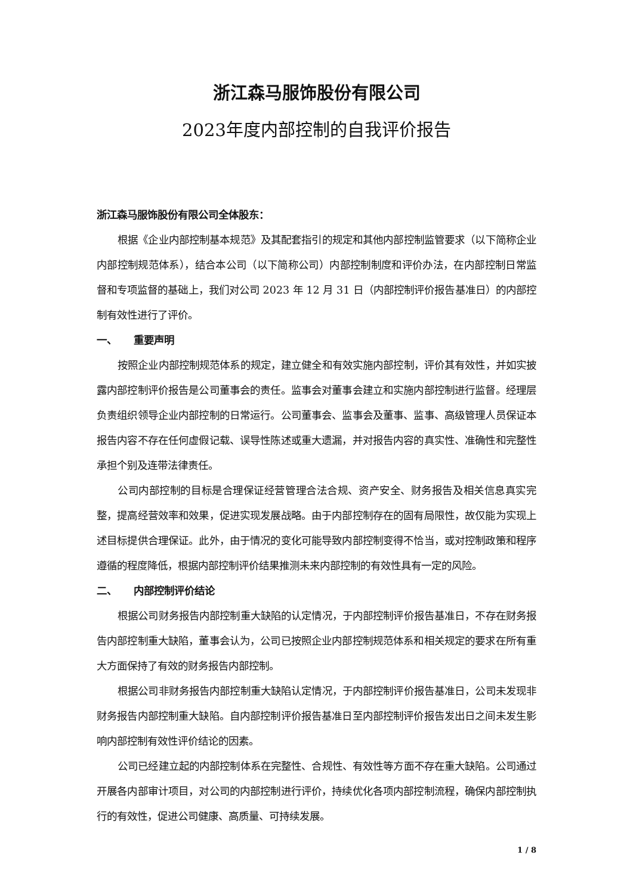浙江森马服饰股份有限公司
2023年度内部控制的自我评价报告
浙江森马服饰股份有限公司全体股东：
根据《企业内部控制基本规范》及其配套指引的规定和其他内部控制监管要求（以下简称企业内部控制规范体系），结合本公司（以下简称公司）内部控制制度和评价办法，在内部控制日常监督和专项监督的基础上，我们对公司 2023 年 12 月 31 日（内部控制评价报告基准日）的内部控制有效性进行了评价。
一、 重要声明
按照企业内部控制规范体系的规定，建立健全和有效实施内部控制，评价其有效性，并如实披露内部控制评价报告是公司董事会的责任。监事会对董事会建立和实施内部控制进行监督。经理层负责组织领导企业内部控制的日常运行。公司董事会、监事会及董事、监事、高级管理人员保证本报告内容不存在任何虚假记载、误导性陈述或重大遗漏，并对报告内容的真实性、准确性和完整性承担个别及连带法律责任。
公司内部控制的目标是合理保证经营管理合法合规、资产安全、财务报告及相关信息真实完整，提高经营效率和效果，促进实现发展战略。由于内部控制存在的固有局限性，故仅能为实现上述目标提供合理保证。此外，由于情况的变化可能导致内部控制变得不恰当，或对控制政策和程序遵循的程度降低，根据内部控制评价结果推测未来内部控制的有效性具有一定的风险。
二、 内部控制评价结论
根据公司财务报告内部控制重大缺陷的认定情况，于内部控制评价报告基准日，不存在财务报告内部控制重大缺陷，董事会认为，公司已按照企业内部控制规范体系和相关规定的要求在所有重大方面保持了有效的财务报告内部控制。
根据公司非财务报告内部控制重大缺陷认定情况，于内部控制评价报告基准日，公司未发现非财务报告内部控制重大缺陷。自内部控制评价报告基准日至内部控制评价报告发出日之间未发生影响内部控制有效性评价结论的因素。
公司已经建立起的内部控制体系在完整性、合规性、有效性等方面不存在重大缺陷。公司通过开展各内部审计项目，对公司的内部控制进行评价，持续优化各项内部控制流程，确保内部控制执行的有效性，促进公司健康、高质量、可持续发展。
1 / 8